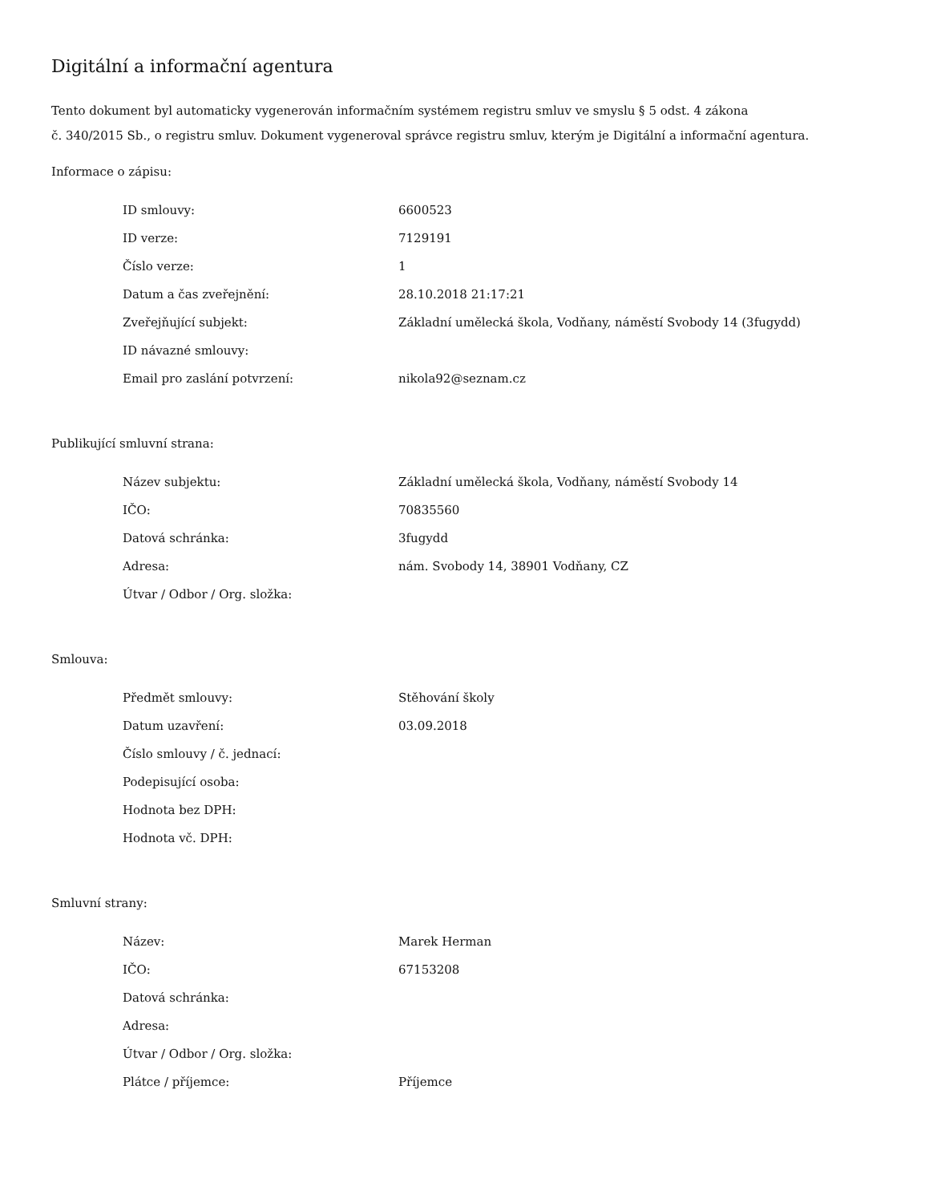Digitální a informační agentura
Tento dokument byl automaticky vygenerován informačním systémem registru smluv ve smyslu § 5 odst. 4 zákona
č. 340/2015 Sb., o registru smluv. Dokument vygeneroval správce registru smluv, kterým je Digitální a informační agentura.
Informace o zápisu:
| ID smlouvy: | 6600523 |
| ID verze: | 7129191 |
| Číslo verze: | 1 |
| Datum a čas zveřejnění: | 28.10.2018 21:17:21 |
| Zveřejňující subjekt: | Základní umělecká škola, Vodňany, náměstí Svobody 14 (3fugydd) |
| ID návazné smlouvy: | |
| Email pro zaslání potvrzení: | nikola92@seznam.cz |
Publikující smluvní strana:
| Název subjektu: | Základní umělecká škola, Vodňany, náměstí Svobody 14 |
| IČO: | 70835560 |
| Datová schránka: | 3fugydd |
| Adresa: | nám. Svobody 14, 38901 Vodňany, CZ |
| Útvar / Odbor / Org. složka: | |
Smlouva:
| Předmět smlouvy: | Stěhování školy |
| Datum uzavření: | 03.09.2018 |
| Číslo smlouvy / č. jednací: | |
| Podepisující osoba: | |
| Hodnota bez DPH: | |
| Hodnota vč. DPH: | |
Smluvní strany:
| Název: | Marek Herman |
| IČO: | 67153208 |
| Datová schránka: | |
| Adresa: | |
| Útvar / Odbor / Org. složka: | |
| Plátce / příjemce: | Příjemce |